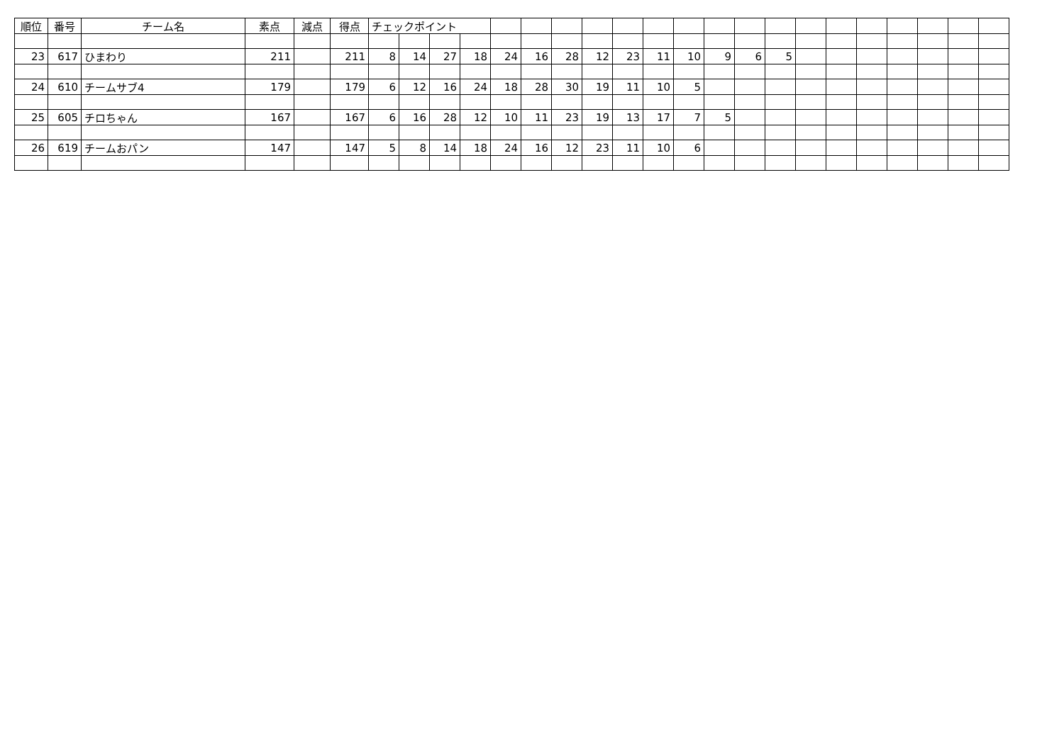| 順位 | 番号 | チーム名 | 素点 | 減点 | 得点 | チェックポイント | | | | | | | | | | | | | | | | | | | | |
| 23 | 617 | ひまわり | 211 | | 211 | 8 | 14 | 27 | 18 | 24 | 16 | 28 | 12 | 23 | 11 | 10 | 9 | 6 | 5 | | | | | | | |
| 24 | 610 | チームサブ4 | 179 | | 179 | 6 | 12 | 16 | 24 | 18 | 28 | 30 | 19 | 11 | 10 | 5 | | | | | | | | | | |
| 25 | 605 | チロちゃん | 167 | | 167 | 6 | 16 | 28 | 12 | 10 | 11 | 23 | 19 | 13 | 17 | 7 | 5 | | | | | | | | | |
| 26 | 619 | チームおパン | 147 | | 147 | 5 | 8 | 14 | 18 | 24 | 16 | 12 | 23 | 11 | 10 | 6 | | | | | | | | | | |